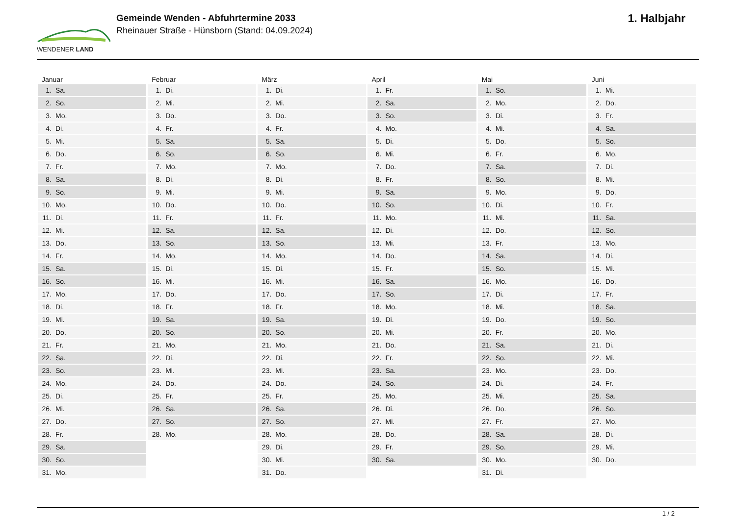WENDENER LAND
Gemeinde Wenden - Abfuhrtermine 2033
Rheinauer Straße - Hünsborn (Stand: 04.09.2024)
1. Halbjahr
| Januar | Februar | März | April | Mai | Juni |
| --- | --- | --- | --- | --- | --- |
| 1. Sa. | 1. Di. | 1. Di. | 1. Fr. | 1. So. | 1. Mi. |
| 2. So. | 2. Mi. | 2. Mi. | 2. Sa. | 2. Mo. | 2. Do. |
| 3. Mo. | 3. Do. | 3. Do. | 3. So. | 3. Di. | 3. Fr. |
| 4. Di. | 4. Fr. | 4. Fr. | 4. Mo. | 4. Mi. | 4. Sa. |
| 5. Mi. | 5. Sa. | 5. Sa. | 5. Di. | 5. Do. | 5. So. |
| 6. Do. | 6. So. | 6. So. | 6. Mi. | 6. Fr. | 6. Mo. |
| 7. Fr. | 7. Mo. | 7. Mo. | 7. Do. | 7. Sa. | 7. Di. |
| 8. Sa. | 8. Di. | 8. Di. | 8. Fr. | 8. So. | 8. Mi. |
| 9. So. | 9. Mi. | 9. Mi. | 9. Sa. | 9. Mo. | 9. Do. |
| 10. Mo. | 10. Do. | 10. Do. | 10. So. | 10. Di. | 10. Fr. |
| 11. Di. | 11. Fr. | 11. Fr. | 11. Mo. | 11. Mi. | 11. Sa. |
| 12. Mi. | 12. Sa. | 12. Sa. | 12. Di. | 12. Do. | 12. So. |
| 13. Do. | 13. So. | 13. So. | 13. Mi. | 13. Fr. | 13. Mo. |
| 14. Fr. | 14. Mo. | 14. Mo. | 14. Do. | 14. Sa. | 14. Di. |
| 15. Sa. | 15. Di. | 15. Di. | 15. Fr. | 15. So. | 15. Mi. |
| 16. So. | 16. Mi. | 16. Mi. | 16. Sa. | 16. Mo. | 16. Do. |
| 17. Mo. | 17. Do. | 17. Do. | 17. So. | 17. Di. | 17. Fr. |
| 18. Di. | 18. Fr. | 18. Fr. | 18. Mo. | 18. Mi. | 18. Sa. |
| 19. Mi. | 19. Sa. | 19. Sa. | 19. Di. | 19. Do. | 19. So. |
| 20. Do. | 20. So. | 20. So. | 20. Mi. | 20. Fr. | 20. Mo. |
| 21. Fr. | 21. Mo. | 21. Mo. | 21. Do. | 21. Sa. | 21. Di. |
| 22. Sa. | 22. Di. | 22. Di. | 22. Fr. | 22. So. | 22. Mi. |
| 23. So. | 23. Mi. | 23. Mi. | 23. Sa. | 23. Mo. | 23. Do. |
| 24. Mo. | 24. Do. | 24. Do. | 24. So. | 24. Di. | 24. Fr. |
| 25. Di. | 25. Fr. | 25. Fr. | 25. Mo. | 25. Mi. | 25. Sa. |
| 26. Mi. | 26. Sa. | 26. Sa. | 26. Di. | 26. Do. | 26. So. |
| 27. Do. | 27. So. | 27. So. | 27. Mi. | 27. Fr. | 27. Mo. |
| 28. Fr. | 28. Mo. | 28. Mo. | 28. Do. | 28. Sa. | 28. Di. |
| 29. Sa. | | 29. Di. | 29. Fr. | 29. So. | 29. Mi. |
| 30. So. | | 30. Mi. | 30. Sa. | 30. Mo. | 30. Do. |
| 31. Mo. | | 31. Do. | | 31. Di. | |
1 / 2